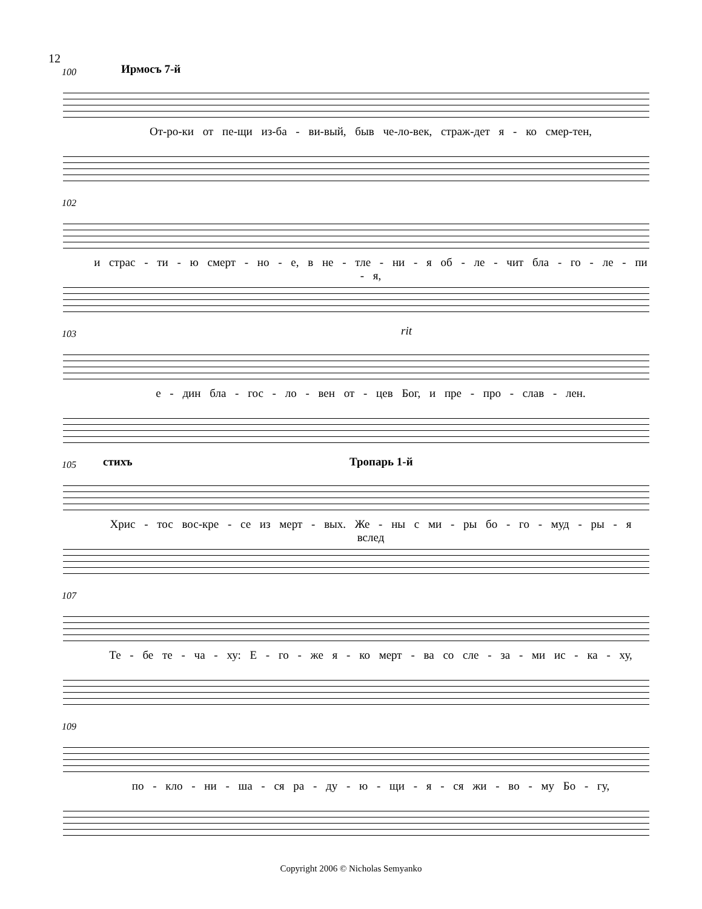12
100 Ирмосъ 7-й
От-ро-ки от пе-щи из-ба - ви-вый, быв че-ло-век, страж-дет я - ко смер-тен,
102
и страс - ти - ю смерт - но - е, в не - тле - ни - я об - ле - чит бла - го - ле - пи - я,
103 rit
е - дин бла - гос - ло - вен от - цев Бог, и пре - про - слав - лен.
105 стихъ Тропарь 1-й
Хрис - тос вос-кре - се из мерт - вых. Же - ны с ми - ры бо - го - муд - ры - я вслед
107
Те - бе те - ча - ху: Е - го - же я - ко мерт - ва со сле - за - ми ис - ка - ху,
109
по - кло - ни - ша - ся ра - ду - ю - щи - я - ся жи - во - му Бо - гу,
Copyright 2006 © Nicholas Semyanko